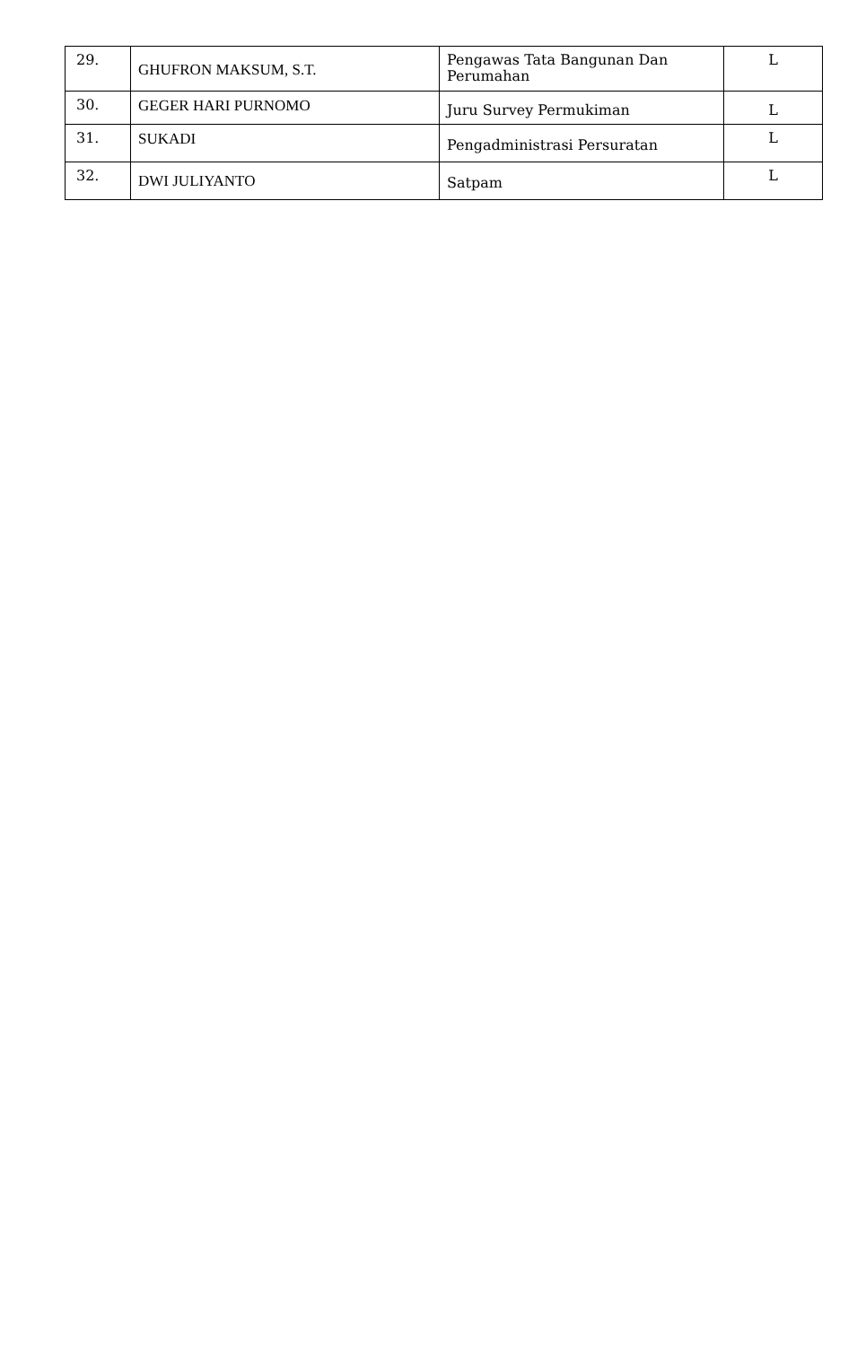| 29. | GHUFRON MAKSUM, S.T. | Pengawas Tata Bangunan Dan Perumahan | L |
| 30. | GEGER HARI PURNOMO | Juru Survey Permukiman | L |
| 31. | SUKADI | Pengadministrasi Persuratan | L |
| 32. | DWI JULIYANTO | Satpam | L |